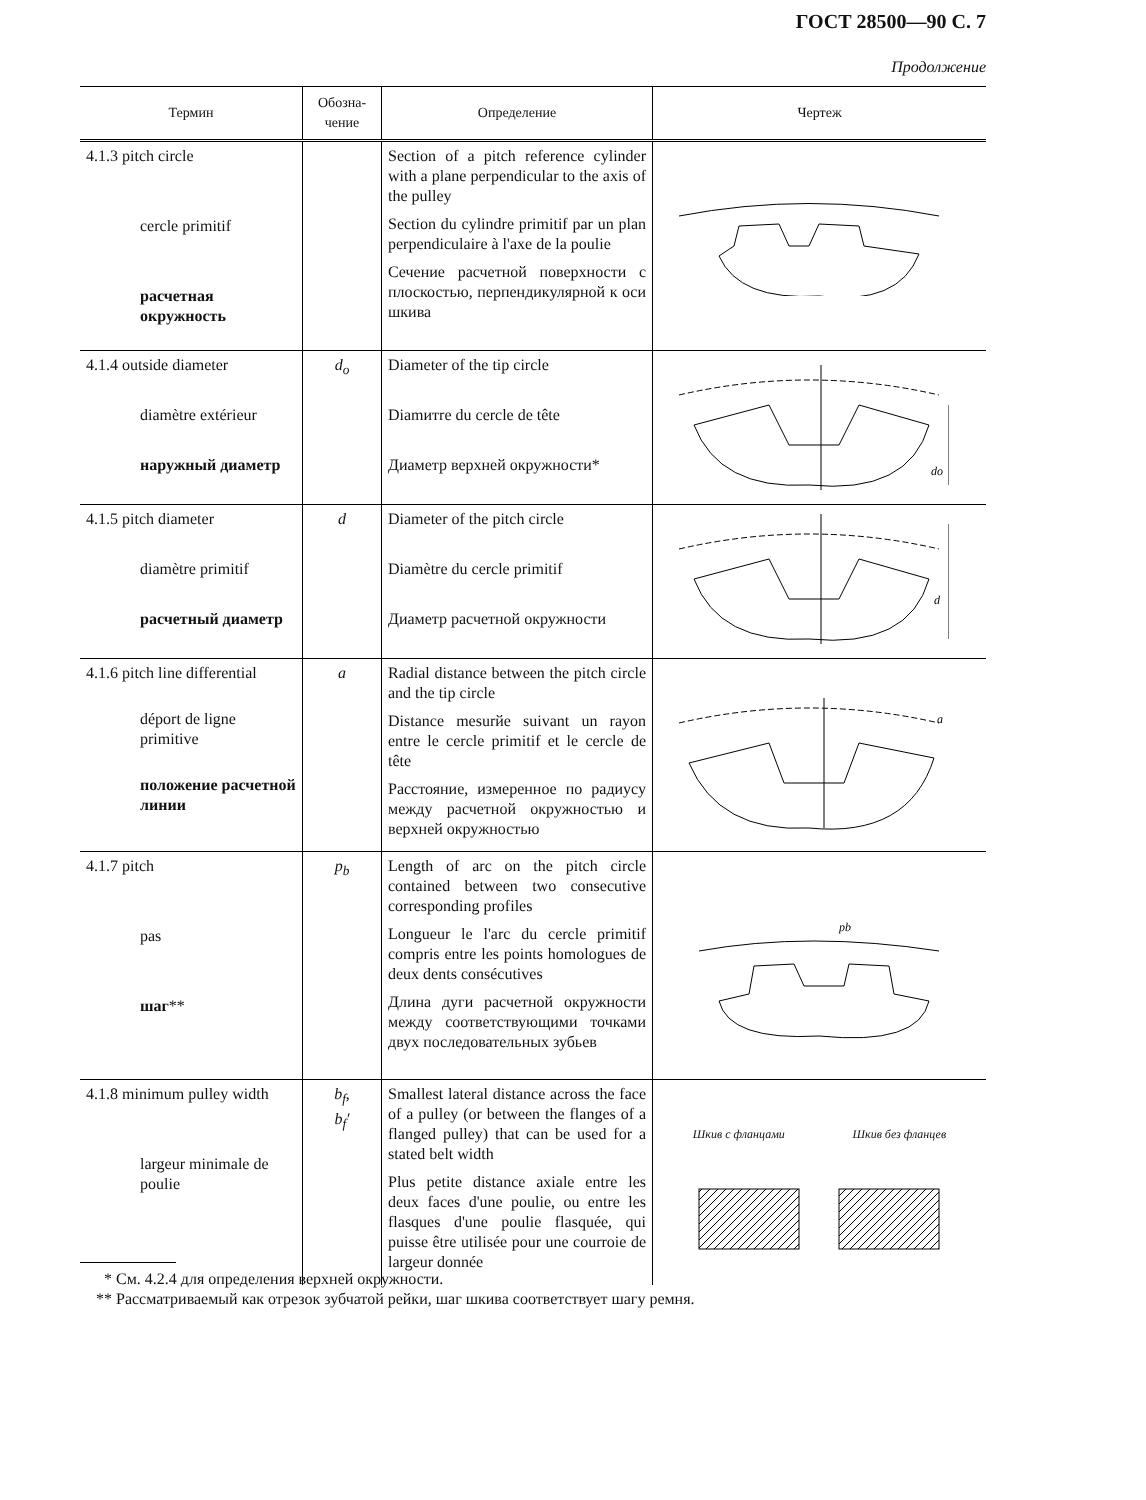ГОСТ 28500—90 С. 7
Продолжение
| Термин | Обозна- чение | Определение | Чертеж |
| --- | --- | --- | --- |
| 4.1.3 pitch circle cercle primitif расчетная окружность | | Section of a pitch reference cylinder with a plane perpendicular to the axis of the pulley Section du cylindre primitif par un plan perpendiculaire à l'axe de la poulie Сечение расчетной поверхности с плоскостью, перпендикулярной к оси шкива | |
| 4.1.4 outside diameter diamètre extérieur наружный диаметр | d<sub>o</sub> | Diameter of the tip circle Diamитre du cercle de tête Диаметр верхней окружности* | do |
| 4.1.5 pitch diameter diamètre primitif расчетный диаметр | d | Diameter of the pitch circle Diamètre du cercle primitif Диаметр расчетной окружности | d |
| 4.1.6 pitch line differential déport de ligne primitive положение расчетной линии | a | Radial distance between the pitch circle and the tip circle Distance mesurйe suivant un rayon entre le cercle primitif et le cercle de tête Расстояние, измеренное по радиусу между расчетной окружностью и верхней окружностью | a |
| 4.1.7 pitch pas шаг ** | p<sub>b</sub> | Length of arc on the pitch circle contained between two consecutive corresponding profiles Longueur le l'arc du cercle primitif compris entre les points homologues de deux dents consécutives Длина дуги расчетной окружности между соответствующими точками двух последовательных зубьев | pb |
| 4.1.8 minimum pulley width largeur minimale de poulie | b<sub>f</sub>, b<sub>f</sub>′ | Smallest lateral distance across the face of a pulley (or between the flanges of a flanged pulley) that can be used for a stated belt width Plus petite distance axiale entre les deux faces d'une poulie, ou entre les flasques d'une poulie flasquée, qui puisse être utilisée pour une courroie de largeur donnée | Шкив с фланцами Шкив без фланцев |
* См. 4.2.4 для определения верхней окружности.
** Рассматриваемый как отрезок зубчатой рейки, шаг шкива соответствует шагу ремня.